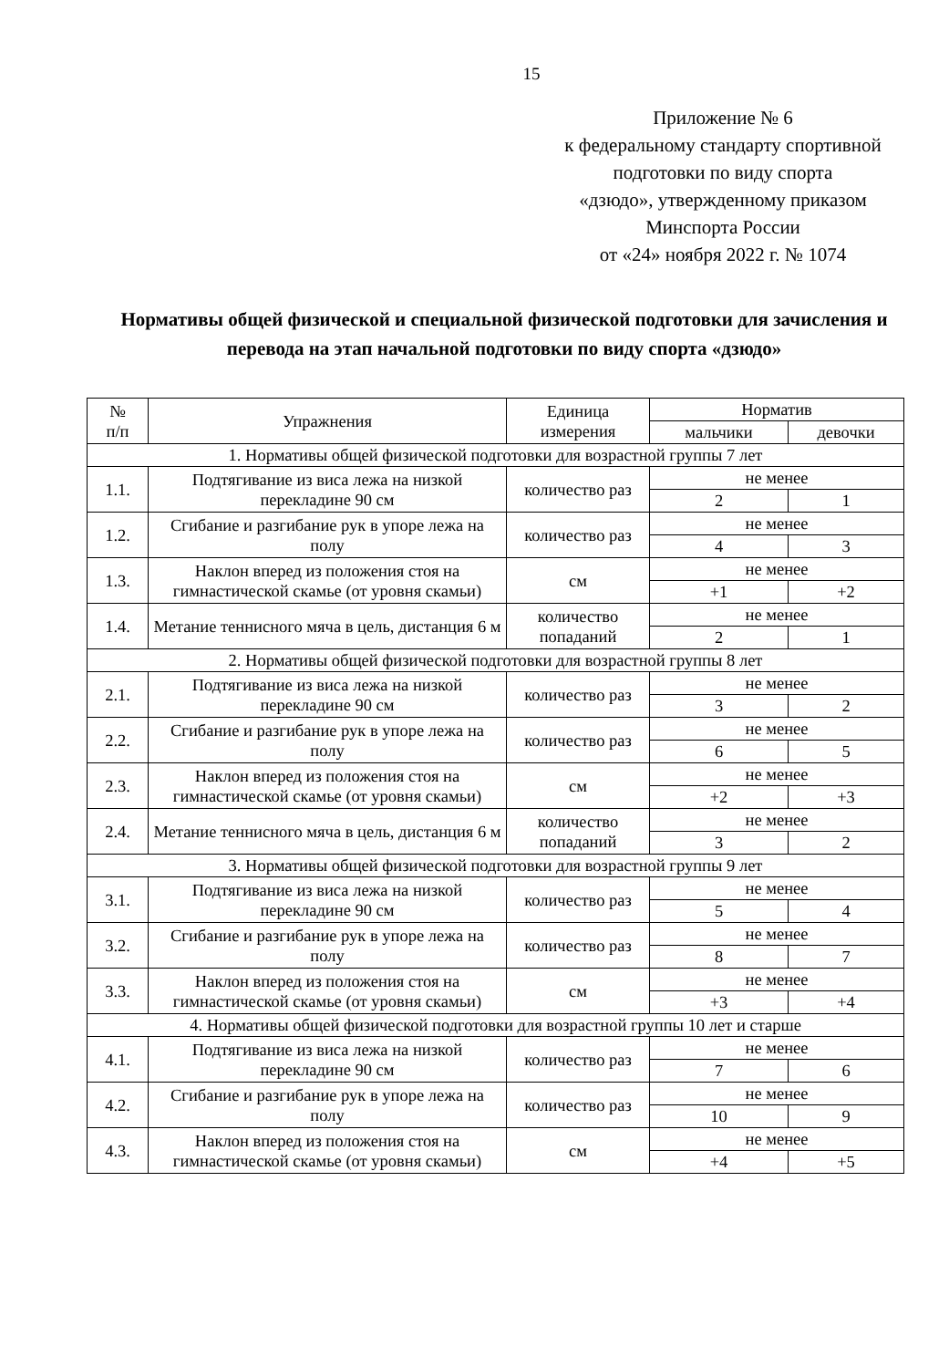15
Приложение № 6
к федеральному стандарту спортивной подготовки по виду спорта
«дзюдо», утвержденному приказом
Минспорта России
от «24» ноября 2022 г. № 1074
Нормативы общей физической и специальной физической подготовки для зачисления и перевода на этап начальной подготовки по виду спорта «дзюдо»
| № п/п | Упражнения | Единица измерения | Норматив | |
| --- | --- | --- | --- | --- |
| | | | мальчики | девочки |
| 1. Нормативы общей физической подготовки для возрастной группы 7 лет | | | | |
| 1.1. | Подтягивание из виса лежа на низкой перекладине 90 см | количество раз | не менее | |
| | | | 2 | 1 |
| 1.2. | Сгибание и разгибание рук в упоре лежа на полу | количество раз | не менее | |
| | | | 4 | 3 |
| 1.3. | Наклон вперед из положения стоя на гимнастической скамье (от уровня скамьи) | см | не менее | |
| | | | +1 | +2 |
| 1.4. | Метание теннисного мяча в цель, дистанция 6 м | количество попаданий | не менее | |
| | | | 2 | 1 |
| 2. Нормативы общей физической подготовки для возрастной группы 8 лет | | | | |
| 2.1. | Подтягивание из виса лежа на низкой перекладине 90 см | количество раз | не менее | |
| | | | 3 | 2 |
| 2.2. | Сгибание и разгибание рук в упоре лежа на полу | количество раз | не менее | |
| | | | 6 | 5 |
| 2.3. | Наклон вперед из положения стоя на гимнастической скамье (от уровня скамьи) | см | не менее | |
| | | | +2 | +3 |
| 2.4. | Метание теннисного мяча в цель, дистанция 6 м | количество попаданий | не менее | |
| | | | 3 | 2 |
| 3. Нормативы общей физической подготовки для возрастной группы 9 лет | | | | |
| 3.1. | Подтягивание из виса лежа на низкой перекладине 90 см | количество раз | не менее | |
| | | | 5 | 4 |
| 3.2. | Сгибание и разгибание рук в упоре лежа на полу | количество раз | не менее | |
| | | | 8 | 7 |
| 3.3. | Наклон вперед из положения стоя на гимнастической скамье (от уровня скамьи) | см | не менее | |
| | | | +3 | +4 |
| 4. Нормативы общей физической подготовки для возрастной группы 10 лет и старше | | | | |
| 4.1. | Подтягивание из виса лежа на низкой перекладине 90 см | количество раз | не менее | |
| | | | 7 | 6 |
| 4.2. | Сгибание и разгибание рук в упоре лежа на полу | количество раз | не менее | |
| | | | 10 | 9 |
| 4.3. | Наклон вперед из положения стоя на гимнастической скамье (от уровня скамьи) | см | не менее | |
| | | | +4 | +5 |